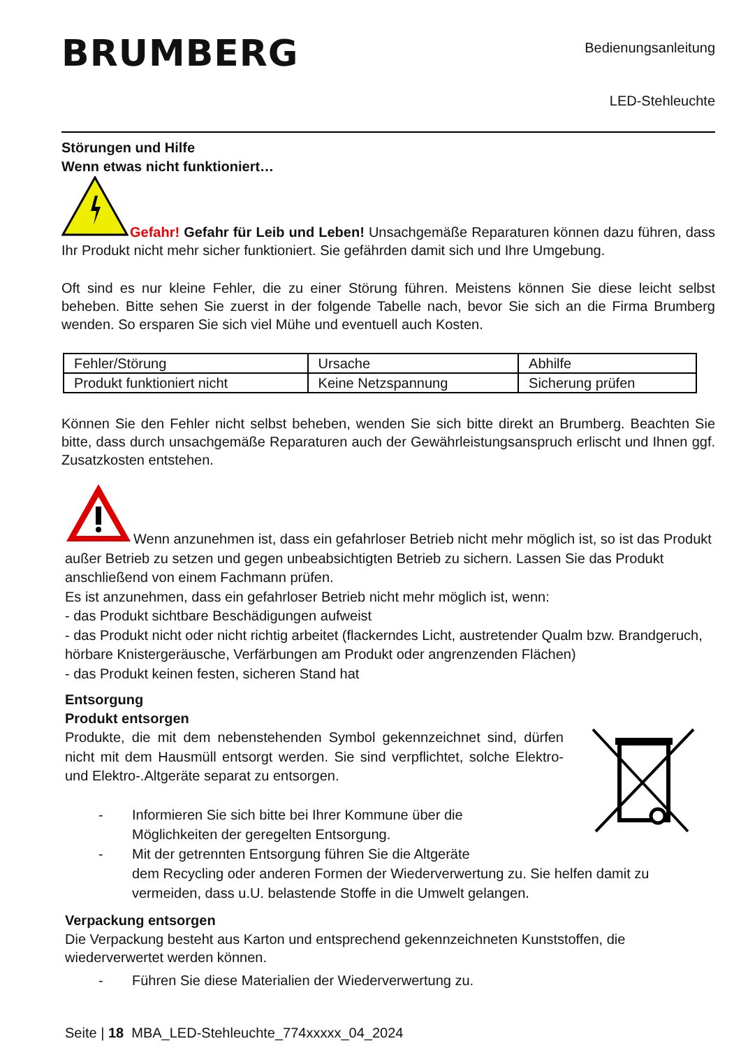BRUMBERG
Bedienungsanleitung
LED-Stehleuchte
Störungen und Hilfe
Wenn etwas nicht funktioniert…
Gefahr! Gefahr für Leib und Leben! Unsachgemäße Reparaturen können dazu führen, dass Ihr Produkt nicht mehr sicher funktioniert. Sie gefährden damit sich und Ihre Umgebung.
Oft sind es nur kleine Fehler, die zu einer Störung führen. Meistens können Sie diese leicht selbst beheben. Bitte sehen Sie zuerst in der folgende Tabelle nach, bevor Sie sich an die Firma Brumberg wenden. So ersparen Sie sich viel Mühe und eventuell auch Kosten.
| Fehler/Störung | Ursache | Abhilfe |
| Produkt funktioniert nicht | Keine Netzspannung | Sicherung prüfen |
Können Sie den Fehler nicht selbst beheben, wenden Sie sich bitte direkt an Brumberg. Beachten Sie bitte, dass durch unsachgemäße Reparaturen auch der Gewährleistungsanspruch erlischt und Ihnen ggf. Zusatzkosten entstehen.
Wenn anzunehmen ist, dass ein gefahrloser Betrieb nicht mehr möglich ist, so ist das Produkt außer Betrieb zu setzen und gegen unbeabsichtigten Betrieb zu sichern. Lassen Sie das Produkt anschließend von einem Fachmann prüfen.
Es ist anzunehmen, dass ein gefahrloser Betrieb nicht mehr möglich ist, wenn:
- das Produkt sichtbare Beschädigungen aufweist
- das Produkt nicht oder nicht richtig arbeitet (flackerndes Licht, austretender Qualm bzw. Brandgeruch, hörbare Knistergeräusche, Verfärbungen am Produkt oder angrenzenden Flächen)
- das Produkt keinen festen, sicheren Stand hat
Entsorgung
Produkt entsorgen
Produkte, die mit dem nebenstehenden Symbol gekennzeichnet sind, dürfen nicht mit dem Hausmüll entsorgt werden. Sie sind verpflichtet, solche Elektro- und Elektro-.Altgeräte separat zu entsorgen.
- Informieren Sie sich bitte bei Ihrer Kommune über die
Möglichkeiten der geregelten Entsorgung.
- Mit der getrennten Entsorgung führen Sie die Altgeräte
dem Recycling oder anderen Formen der Wiederverwertung zu. Sie helfen damit zu vermeiden, dass u.U. belastende Stoffe in die Umwelt gelangen.
Verpackung entsorgen
Die Verpackung besteht aus Karton und entsprechend gekennzeichneten Kunststoffen, die wiederverwertet werden können.
- Führen Sie diese Materialien der Wiederverwertung zu.
Seite | 18 MBA_LED-Stehleuchte_774xxxxx_04_2024